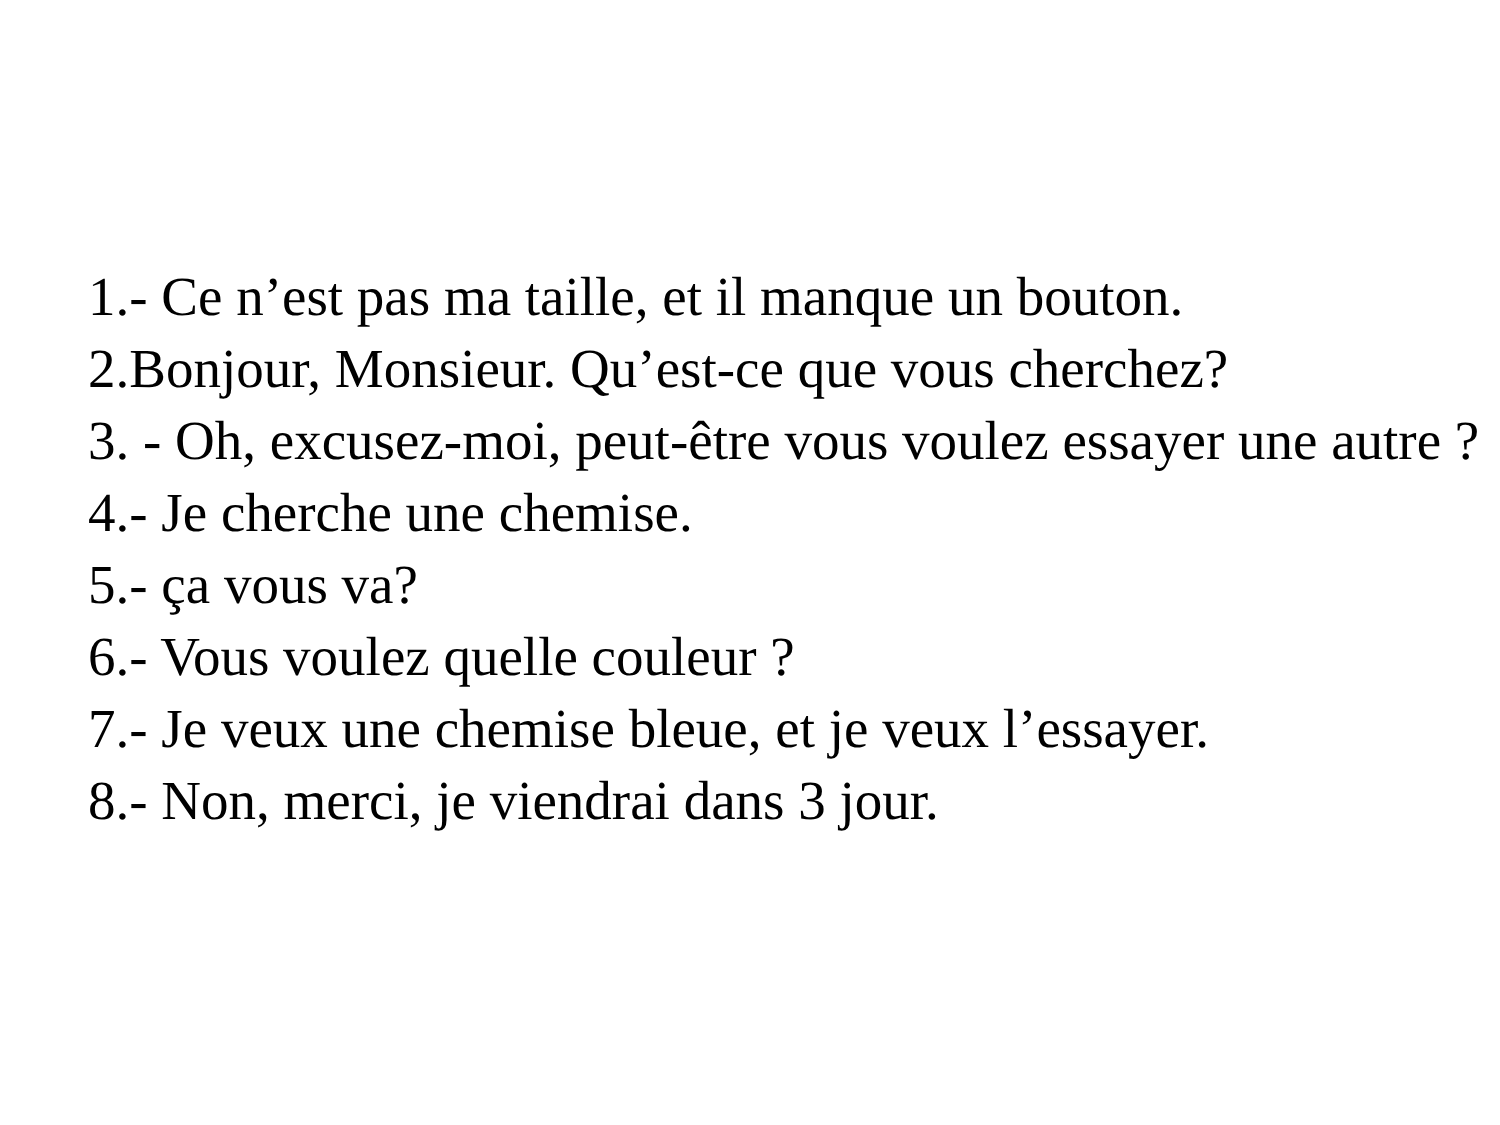1.- Ce n’est pas ma taille, et il manque un bouton.
2.Bonjour, Monsieur. Qu’est-ce que vous cherchez?
3. - Oh, excusez-moi, peut-être vous voulez essayer une autre ?
4.- Je cherche une chemise.
5.- ça vous va?
6.- Vous voulez quelle couleur ?
7.- Je veux une chemise bleue, et je veux l’essayer.
8.- Non, merci, je viendrai dans 3 jour.